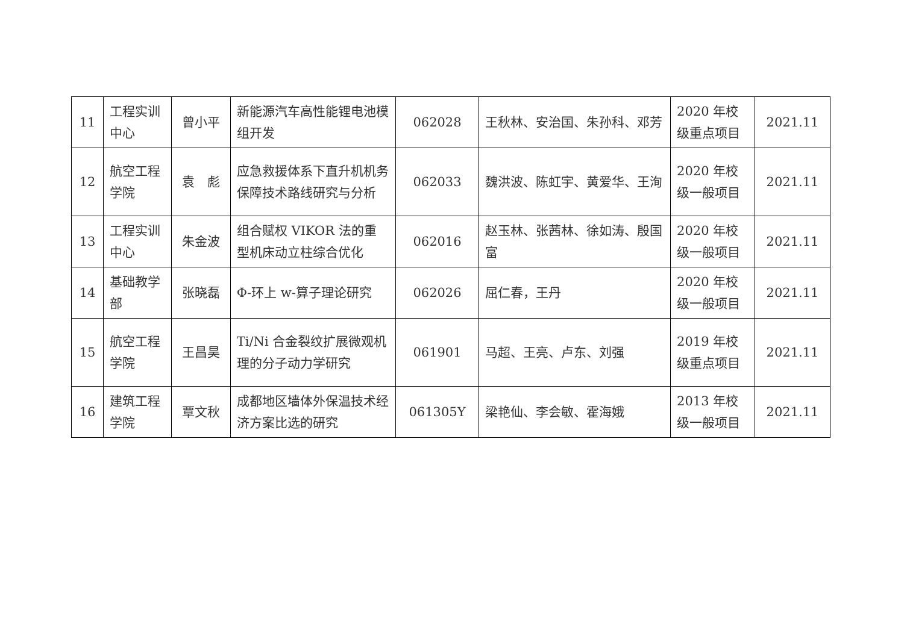| 11 | 工程实训中心 | 曾小平 | 新能源汽车高性能锂电池模组开发 | 062028 | 王秋林、安治国、朱孙科、邓芳 | 2020 年校级重点项目 | 2021.11 |
| 12 | 航空工程学院 | 袁 彪 | 应急救援体系下直升机机务保障技术路线研究与分析 | 062033 | 魏洪波、陈虹宇、黄爱华、王洵 | 2020 年校级一般项目 | 2021.11 |
| 13 | 工程实训中心 | 朱金波 | 组合赋权 VIKOR 法的重型机床动立柱综合优化 | 062016 | 赵玉林、张茜林、徐如涛、殷国富 | 2020 年校级一般项目 | 2021.11 |
| 14 | 基础教学部 | 张晓磊 | Φ-环上 w-算子理论研究 | 062026 | 屈仁春，王丹 | 2020 年校级一般项目 | 2021.11 |
| 15 | 航空工程学院 | 王昌昊 | Ti/Ni 合金裂纹扩展微观机理的分子动力学研究 | 061901 | 马超、王亮、卢东、刘强 | 2019 年校级重点项目 | 2021.11 |
| 16 | 建筑工程学院 | 覃文秋 | 成都地区墙体外保温技术经济方案比选的研究 | 061305Y | 梁艳仙、李会敏、霍海娥 | 2013 年校级一般项目 | 2021.11 |